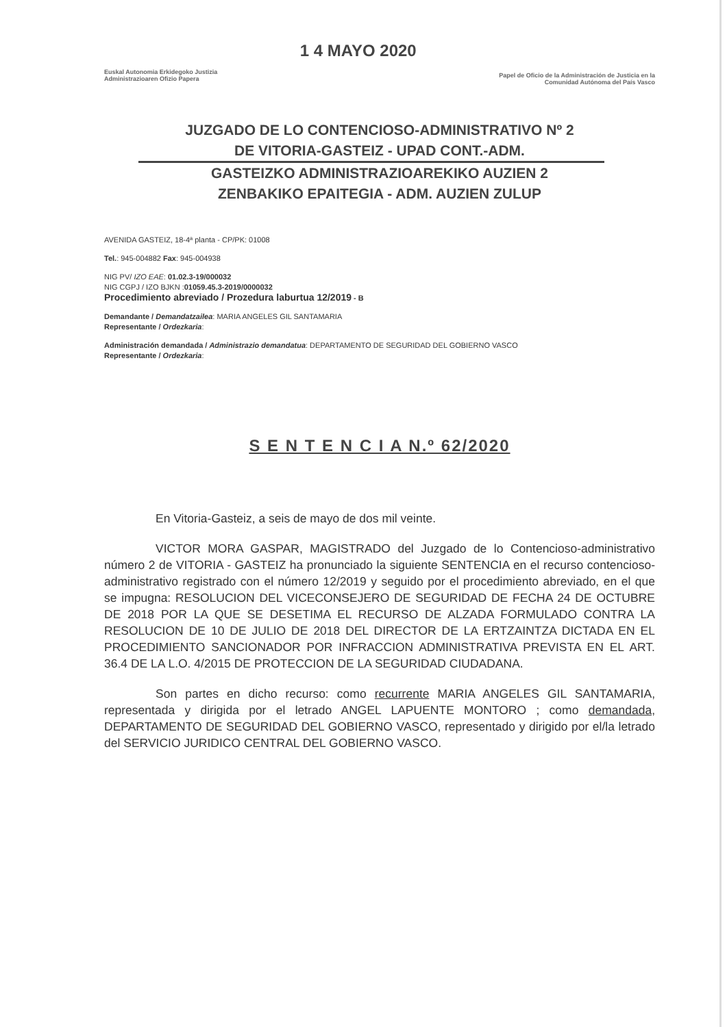Euskal Autonomia Erkidegoko Justizia
Administrazioaren Ofizio Papera
1 4 MAYO 2020
Papel de Oficio de la Administración de Justicia en la
Comunidad Autónoma del País Vasco
JUZGADO DE LO CONTENCIOSO-ADMINISTRATIVO Nº 2
DE VITORIA-GASTEIZ - UPAD CONT.-ADM.
GASTEIZKO ADMINISTRAZIOAREKIKO AUZIEN 2
ZENBAKIKO EPAITEGIA - ADM. AUZIEN ZULUP
AVENIDA GASTEIZ, 18-4ª planta - CP/PK: 01008
Tel.: 945-004882 Fax: 945-004938
NIG PV/ IZO EAE: 01.02.3-19/000032
NIG CGPJ / IZO BJKN :01059.45.3-2019/0000032
Procedimiento abreviado / Prozedura laburtua 12/2019 - B
Demandante / Demandatzailea: MARIA ANGELES GIL SANTAMARIA
Representante / Ordezkaria:
Administración demandada / Administrazio demandatua: DEPARTAMENTO DE SEGURIDAD DEL GOBIERNO VASCO
Representante / Ordezkaria:
S E N T E N C I A N.º 62/2020
En Vitoria-Gasteiz, a seis de mayo de dos mil veinte.
VICTOR MORA GASPAR, MAGISTRADO del Juzgado de lo Contencioso-administrativo número 2 de VITORIA - GASTEIZ ha pronunciado la siguiente SENTENCIA en el recurso contencioso-administrativo registrado con el número 12/2019 y seguido por el procedimiento abreviado, en el que se impugna: RESOLUCION DEL VICECONSEJERO DE SEGURIDAD DE FECHA 24 DE OCTUBRE DE 2018 POR LA QUE SE DESETIMA EL RECURSO DE ALZADA FORMULADO CONTRA LA RESOLUCION DE 10 DE JULIO DE 2018 DEL DIRECTOR DE LA ERTZAINTZA DICTADA EN EL PROCEDIMIENTO SANCIONADOR POR INFRACCION ADMINISTRATIVA PREVISTA EN EL ART. 36.4 DE LA L.O. 4/2015 DE PROTECCION DE LA SEGURIDAD CIUDADANA.
Son partes en dicho recurso: como recurrente MARIA ANGELES GIL SANTAMARIA, representada y dirigida por el letrado ANGEL LAPUENTE MONTORO ; como demandada, DEPARTAMENTO DE SEGURIDAD DEL GOBIERNO VASCO, representado y dirigido por el/la letrado del SERVICIO JURIDICO CENTRAL DEL GOBIERNO VASCO.